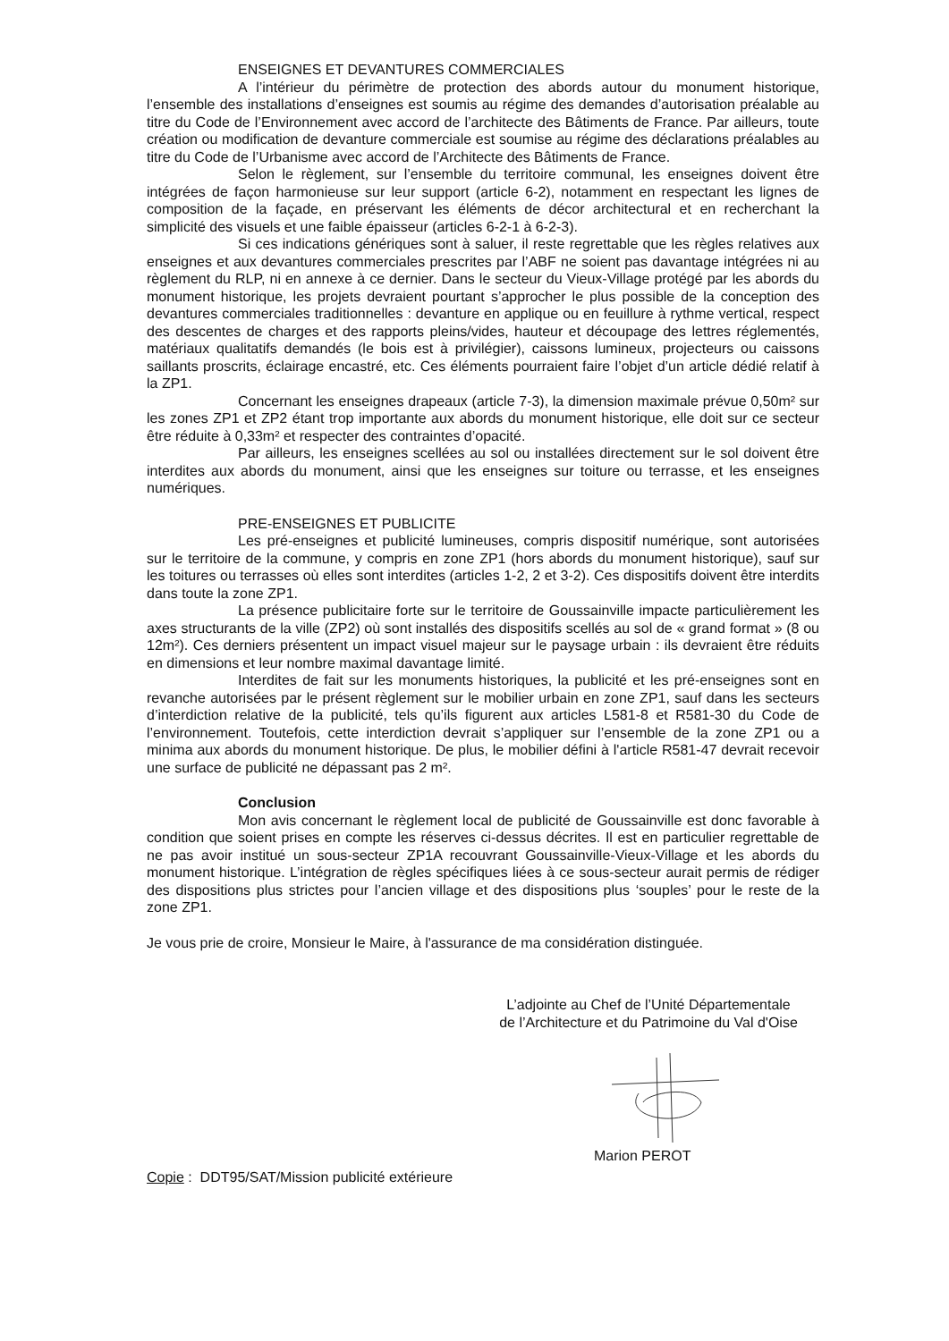ENSEIGNES ET DEVANTURES COMMERCIALES
A l’intérieur du périmètre de protection des abords autour du monument historique, l’ensemble des installations d’enseignes est soumis au régime des demandes d’autorisation préalable au titre du Code de l’Environnement avec accord de l’architecte des Bâtiments de France. Par ailleurs, toute création ou modification de devanture commerciale est soumise au régime des déclarations préalables au titre du Code de l’Urbanisme avec accord de l’Architecte des Bâtiments de France.
Selon le règlement, sur l’ensemble du territoire communal, les enseignes doivent être intégrées de façon harmonieuse sur leur support (article 6-2), notamment en respectant les lignes de composition de la façade, en préservant les éléments de décor architectural et en recherchant la simplicité des visuels et une faible épaisseur (articles 6-2-1 à 6-2-3).
Si ces indications génériques sont à saluer, il reste regrettable que les règles relatives aux enseignes et aux devantures commerciales prescrites par l’ABF ne soient pas davantage intégrées ni au règlement du RLP, ni en annexe à ce dernier. Dans le secteur du Vieux-Village protégé par les abords du monument historique, les projets devraient pourtant s’approcher le plus possible de la conception des devantures commerciales traditionnelles : devanture en applique ou en feuillure à rythme vertical, respect des descentes de charges et des rapports pleins/vides, hauteur et découpage des lettres réglementés, matériaux qualitatifs demandés (le bois est à privilégier), caissons lumineux, projecteurs ou caissons saillants proscrits, éclairage encastré, etc. Ces éléments pourraient faire l’objet d’un article dédié relatif à la ZP1.
Concernant les enseignes drapeaux (article 7-3), la dimension maximale prévue 0,50m² sur les zones ZP1 et ZP2 étant trop importante aux abords du monument historique, elle doit sur ce secteur être réduite à 0,33m² et respecter des contraintes d’opacité.
Par ailleurs, les enseignes scellées au sol ou installées directement sur le sol doivent être interdites aux abords du monument, ainsi que les enseignes sur toiture ou terrasse, et les enseignes numériques.
PRE-ENSEIGNES ET PUBLICITE
Les pré-enseignes et publicité lumineuses, compris dispositif numérique, sont autorisées sur le territoire de la commune, y compris en zone ZP1 (hors abords du monument historique), sauf sur les toitures ou terrasses où elles sont interdites (articles 1-2, 2 et 3-2). Ces dispositifs doivent être interdits dans toute la zone ZP1.
La présence publicitaire forte sur le territoire de Goussainville impacte particulièrement les axes structurants de la ville (ZP2) où sont installés des dispositifs scellés au sol de « grand format » (8 ou 12m²). Ces derniers présentent un impact visuel majeur sur le paysage urbain : ils devraient être réduits en dimensions et leur nombre maximal davantage limité.
Interdites de fait sur les monuments historiques, la publicité et les pré-enseignes sont en revanche autorisées par le présent règlement sur le mobilier urbain en zone ZP1, sauf dans les secteurs d’interdiction relative de la publicité, tels qu’ils figurent aux articles L581-8 et R581-30 du Code de l’environnement. Toutefois, cette interdiction devrait s’appliquer sur l’ensemble de la zone ZP1 ou a minima aux abords du monument historique. De plus, le mobilier défini à l'article R581-47 devrait recevoir une surface de publicité ne dépassant pas 2 m².
Conclusion
Mon avis concernant le règlement local de publicité de Goussainville est donc favorable à condition que soient prises en compte les réserves ci-dessus décrites. Il est en particulier regrettable de ne pas avoir institué un sous-secteur ZP1A recouvrant Goussainville-Vieux-Village et les abords du monument historique. L’intégration de règles spécifiques liées à ce sous-secteur aurait permis de rédiger des dispositions plus strictes pour l’ancien village et des dispositions plus ‘souples’ pour le reste de la zone ZP1.
Je vous prie de croire, Monsieur le Maire, à l'assurance de ma considération distinguée.
L’adjointe au Chef de l’Unité Départementale
de l’Architecture et du Patrimoine du Val d'Oise
Marion PEROT
Copie : DDT95/SAT/Mission publicité extérieure